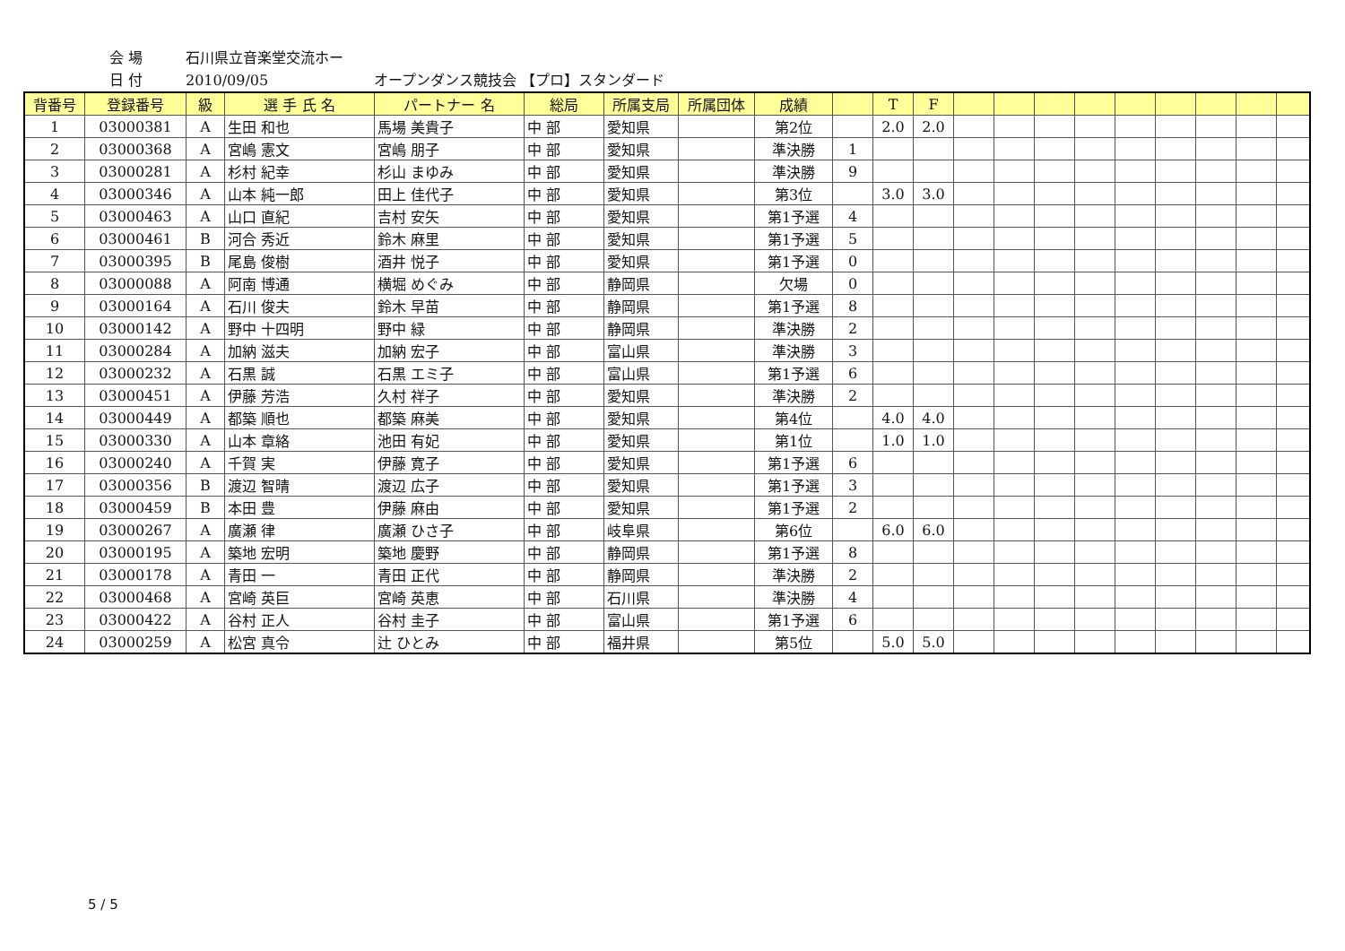会 場 石川県立音楽堂交流ホー
日 付 2010/09/05 オープンダンス競技会 【プロ】スタンダード
| 背番号 | 登録番号 | 級 | 選 手 氏 名 | パートナー 名 | 総局 | 所属支局 | 所属団体 | 成績 | | T | F | | | | | | | | | |
| --- | --- | --- | --- | --- | --- | --- | --- | --- | --- | --- | --- | --- | --- | --- | --- | --- | --- | --- | --- | --- |
| 1 | 03000381 | A | 生田 和也 | 馬場 美貴子 | 中 部 | 愛知県 | | 第2位 | | 2.0 | 2.0 | | | | | | | | | |
| 2 | 03000368 | A | 宮嶋 憲文 | 宮嶋 朋子 | 中 部 | 愛知県 | | 準決勝 | 1 | | | | | | | | | | | |
| 3 | 03000281 | A | 杉村 紀幸 | 杉山 まゆみ | 中 部 | 愛知県 | | 準決勝 | 9 | | | | | | | | | | | |
| 4 | 03000346 | A | 山本 純一郎 | 田上 佳代子 | 中 部 | 愛知県 | | 第3位 | | 3.0 | 3.0 | | | | | | | | | |
| 5 | 03000463 | A | 山口 直紀 | 吉村 安矢 | 中 部 | 愛知県 | | 第1予選 | 4 | | | | | | | | | | | |
| 6 | 03000461 | B | 河合 秀近 | 鈴木 麻里 | 中 部 | 愛知県 | | 第1予選 | 5 | | | | | | | | | | | |
| 7 | 03000395 | B | 尾島 俊樹 | 酒井 悦子 | 中 部 | 愛知県 | | 第1予選 | 0 | | | | | | | | | | | |
| 8 | 03000088 | A | 阿南 博通 | 横堀 めぐみ | 中 部 | 静岡県 | | 欠場 | 0 | | | | | | | | | | | |
| 9 | 03000164 | A | 石川 俊夫 | 鈴木 早苗 | 中 部 | 静岡県 | | 第1予選 | 8 | | | | | | | | | | | |
| 10 | 03000142 | A | 野中 十四明 | 野中 緑 | 中 部 | 静岡県 | | 準決勝 | 2 | | | | | | | | | | | |
| 11 | 03000284 | A | 加納 滋夫 | 加納 宏子 | 中 部 | 富山県 | | 準決勝 | 3 | | | | | | | | | | | |
| 12 | 03000232 | A | 石黒 誠 | 石黒 エミ子 | 中 部 | 富山県 | | 第1予選 | 6 | | | | | | | | | | | |
| 13 | 03000451 | A | 伊藤 芳浩 | 久村 祥子 | 中 部 | 愛知県 | | 準決勝 | 2 | | | | | | | | | | | |
| 14 | 03000449 | A | 都築 順也 | 都築 麻美 | 中 部 | 愛知県 | | 第4位 | | 4.0 | 4.0 | | | | | | | | | |
| 15 | 03000330 | A | 山本 章絡 | 池田 有妃 | 中 部 | 愛知県 | | 第1位 | | 1.0 | 1.0 | | | | | | | | | |
| 16 | 03000240 | A | 千賀 実 | 伊藤 寛子 | 中 部 | 愛知県 | | 第1予選 | 6 | | | | | | | | | | | |
| 17 | 03000356 | B | 渡辺 智晴 | 渡辺 広子 | 中 部 | 愛知県 | | 第1予選 | 3 | | | | | | | | | | | |
| 18 | 03000459 | B | 本田 豊 | 伊藤 麻由 | 中 部 | 愛知県 | | 第1予選 | 2 | | | | | | | | | | | |
| 19 | 03000267 | A | 廣瀬 律 | 廣瀬 ひさ子 | 中 部 | 岐阜県 | | 第6位 | | 6.0 | 6.0 | | | | | | | | | |
| 20 | 03000195 | A | 築地 宏明 | 築地 慶野 | 中 部 | 静岡県 | | 第1予選 | 8 | | | | | | | | | | | |
| 21 | 03000178 | A | 青田 一 | 青田 正代 | 中 部 | 静岡県 | | 準決勝 | 2 | | | | | | | | | | | |
| 22 | 03000468 | A | 宮崎 英巨 | 宮崎 英恵 | 中 部 | 石川県 | | 準決勝 | 4 | | | | | | | | | | | |
| 23 | 03000422 | A | 谷村 正人 | 谷村 圭子 | 中 部 | 富山県 | | 第1予選 | 6 | | | | | | | | | | | |
| 24 | 03000259 | A | 松宮 真令 | 辻 ひとみ | 中 部 | 福井県 | | 第5位 | | 5.0 | 5.0 | | | | | | | | | |
5 / 5